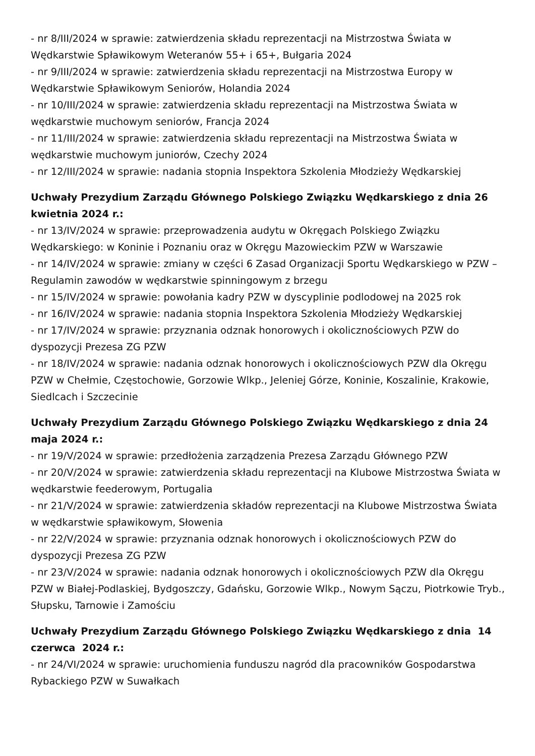- nr 8/III/2024 w sprawie: zatwierdzenia składu reprezentacji na Mistrzostwa Świata w Wędkarstwie Spławikowym Weteranów 55+ i 65+, Bułgaria 2024
- nr 9/III/2024 w sprawie: zatwierdzenia składu reprezentacji na Mistrzostwa Europy w Wędkarstwie Spławikowym Seniorów, Holandia 2024
- nr 10/III/2024 w sprawie: zatwierdzenia składu reprezentacji na Mistrzostwa Świata w wędkarstwie muchowym seniorów, Francja 2024
- nr 11/III/2024 w sprawie: zatwierdzenia składu reprezentacji na Mistrzostwa Świata w wędkarstwie muchowym juniorów, Czechy 2024
- nr 12/III/2024 w sprawie: nadania stopnia Inspektora Szkolenia Młodzieży Wędkarskiej
Uchwały Prezydium Zarządu Głównego Polskiego Związku Wędkarskiego z dnia 26 kwietnia 2024 r.:
- nr 13/IV/2024 w sprawie: przeprowadzenia audytu w Okręgach Polskiego Związku Wędkarskiego: w Koninie i Poznaniu oraz w Okręgu Mazowieckim PZW w Warszawie
- nr 14/IV/2024 w sprawie: zmiany w części 6 Zasad Organizacji Sportu Wędkarskiego w PZW – Regulamin zawodów w wędkarstwie spinningowym z brzegu
- nr 15/IV/2024 w sprawie: powołania kadry PZW w dyscyplinie podlodowej na 2025 rok
- nr 16/IV/2024 w sprawie: nadania stopnia Inspektora Szkolenia Młodzieży Wędkarskiej
- nr 17/IV/2024 w sprawie: przyznania odznak honorowych i okolicznościowych PZW do dyspozycji Prezesa ZG PZW
- nr 18/IV/2024 w sprawie: nadania odznak honorowych i okolicznościowych PZW dla Okręgu PZW w Chełmie, Częstochowie, Gorzowie Wlkp., Jeleniej Górze, Koninie, Koszalinie, Krakowie, Siedlcach i Szczecinie
Uchwały Prezydium Zarządu Głównego Polskiego Związku Wędkarskiego z dnia 24 maja 2024 r.:
- nr 19/V/2024 w sprawie: przedłożenia zarządzenia Prezesa Zarządu Głównego PZW
- nr 20/V/2024 w sprawie: zatwierdzenia składu reprezentacji na Klubowe Mistrzostwa Świata w wędkarstwie feederowym, Portugalia
- nr 21/V/2024 w sprawie: zatwierdzenia składów reprezentacji na Klubowe Mistrzostwa Świata w wędkarstwie spławikowym, Słowenia
- nr 22/V/2024 w sprawie: przyznania odznak honorowych i okolicznościowych PZW do dyspozycji Prezesa ZG PZW
- nr 23/V/2024 w sprawie: nadania odznak honorowych i okolicznościowych PZW dla Okręgu PZW w Białej-Podlaskiej, Bydgoszczy, Gdańsku, Gorzowie Wlkp., Nowym Sączu, Piotrkowie Tryb., Słupsku, Tarnowie i Zamościu
Uchwały Prezydium Zarządu Głównego Polskiego Związku Wędkarskiego z dnia 14 czerwca 2024 r.:
- nr 24/VI/2024 w sprawie: uruchomienia funduszu nagród dla pracowników Gospodarstwa Rybackiego PZW w Suwałkach